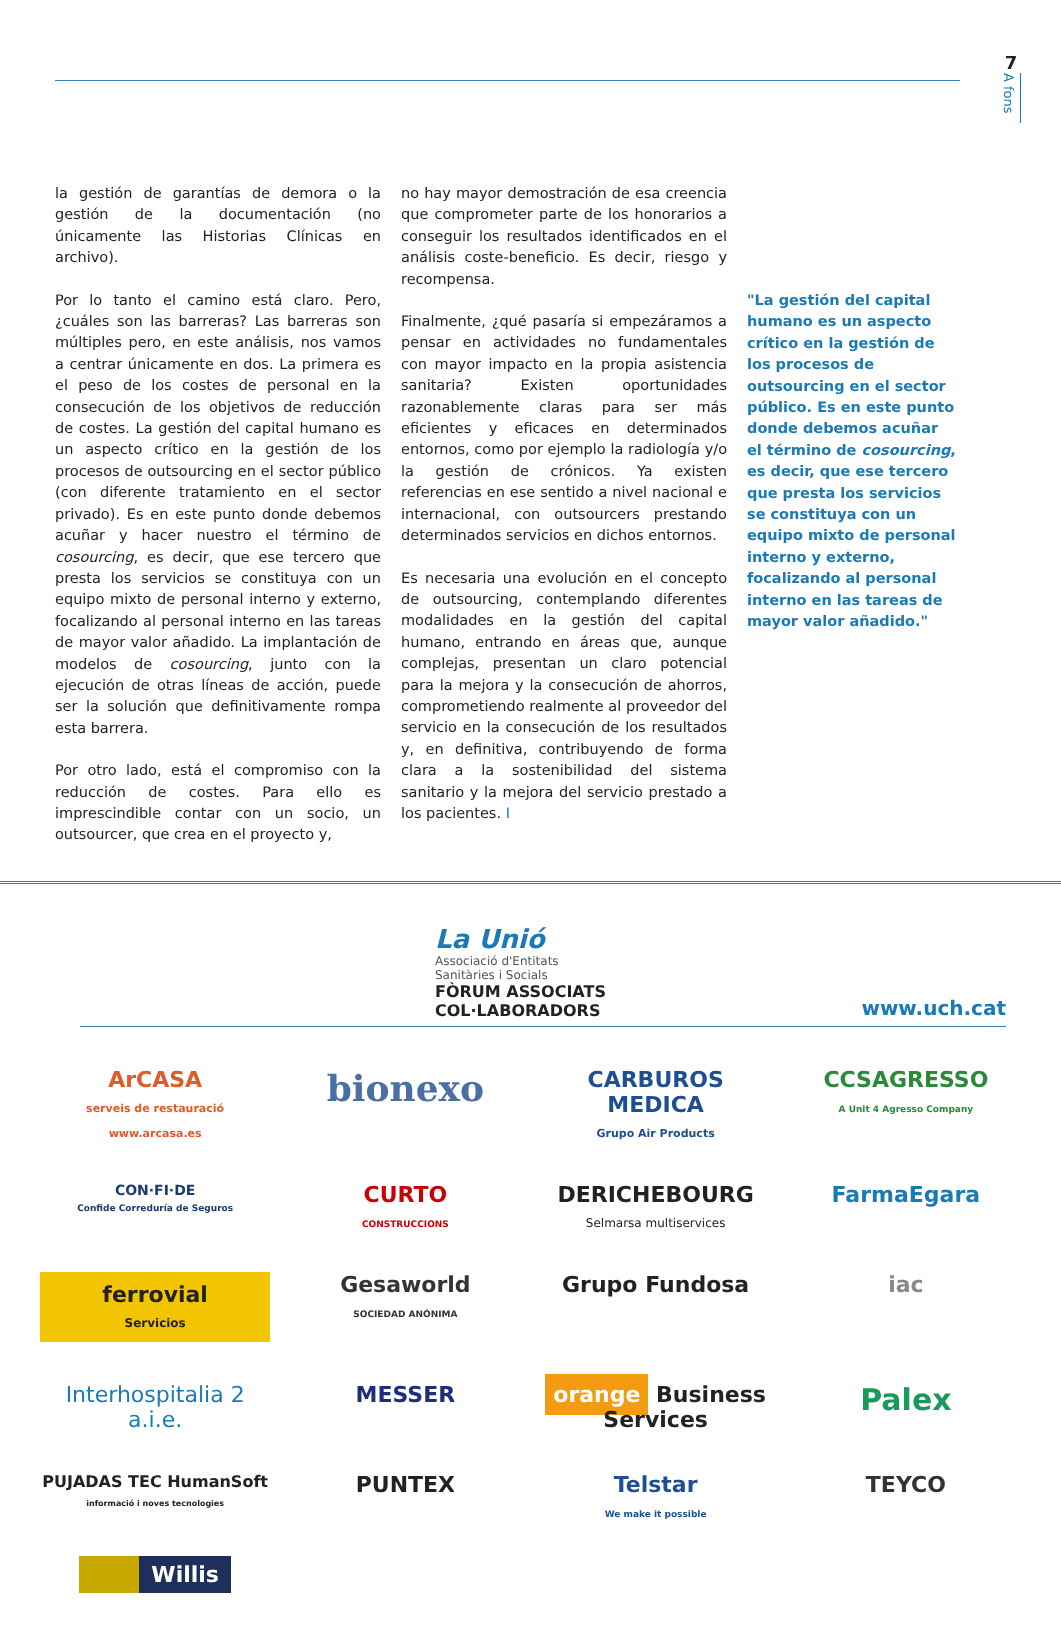7
A fons
la gestión de garantías de demora o la gestión de la documentación (no únicamente las Historias Clínicas en archivo).
Por lo tanto el camino está claro. Pero, ¿cuáles son las barreras? Las barreras son múltiples pero, en este análisis, nos vamos a centrar únicamente en dos. La primera es el peso de los costes de personal en la consecución de los objetivos de reducción de costes. La gestión del capital humano es un aspecto crítico en la gestión de los procesos de outsourcing en el sector público (con diferente tratamiento en el sector privado). Es en este punto donde debemos acuñar y hacer nuestro el término de cosourcing, es decir, que ese tercero que presta los servicios se constituya con un equipo mixto de personal interno y externo, focalizando al personal interno en las tareas de mayor valor añadido. La implantación de modelos de cosourcing, junto con la ejecución de otras líneas de acción, puede ser la solución que definitivamente rompa esta barrera.
Por otro lado, está el compromiso con la reducción de costes. Para ello es imprescindible contar con un socio, un outsourcer, que crea en el proyecto y,
no hay mayor demostración de esa creencia que comprometer parte de los honorarios a conseguir los resultados identificados en el análisis coste-beneficio. Es decir, riesgo y recompensa.
Finalmente, ¿qué pasaría si empezáramos a pensar en actividades no fundamentales con mayor impacto en la propia asistencia sanitaria? Existen oportunidades razonablemente claras para ser más eficientes y eficaces en determinados entornos, como por ejemplo la radiología y/o la gestión de crónicos. Ya existen referencias en ese sentido a nivel nacional e internacional, con outsourcers prestando determinados servicios en dichos entornos.
Es necesaria una evolución en el concepto de outsourcing, contemplando diferentes modalidades en la gestión del capital humano, entrando en áreas que, aunque complejas, presentan un claro potencial para la mejora y la consecución de ahorros, comprometiendo realmente al proveedor del servicio en la consecución de los resultados y, en definitiva, contribuyendo de forma clara a la sostenibilidad del sistema sanitario y la mejora del servicio prestado a los pacientes. I
"La gestión del capital humano es un aspecto crítico en la gestión de los procesos de outsourcing en el sector público. Es en este punto donde debemos acuñar el término de cosourcing, es decir, que ese tercero que presta los servicios se constituya con un equipo mixto de personal interno y externo, focalizando al personal interno en las tareas de mayor valor añadido."
La Unió
Associació d'Entitats
Sanitàries i Socials
FÒRUM ASSOCIATS
COL·LABORADORS
www.uch.cat
ArCASA
serveis de restauració www.arcasa.es
bionexo
CARBUROS MEDICA
Grupo Air Products
CCSAGRESSO
A Unit 4 Agresso Company
CON·FI·DE
Confide Correduría de Seguros
CURTO
CONSTRUCCIONS
DERICHEBOURG
Selmarsa multiservices
FarmaEgara
ferrovial
Servicios
Gesaworld
SOCIEDAD ANÓNIMA
Grupo Fundosa
iac
Interhospitalia 2 a.i.e.
MESSER
orange Business Services
Palex
PUJADAS TEC HumanSoft
informació i noves tecnologies
PUNTEX
Telstar
We make it possible
TEYCO
Willis